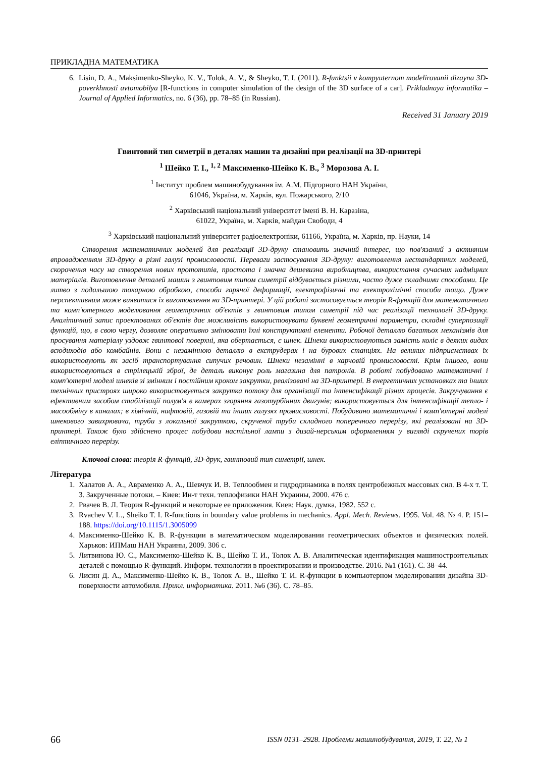ПРИКЛАДНА МАТЕМАТИКА
6. Lisin, D. A., Maksimenko-Sheyko, K. V., Tolok, A. V., & Sheyko, T. I. (2011). R-funktsii v kompyuternom modelirovanii dizayna 3D-poverkhnosti avtomobilya [R-functions in computer simulation of the design of the 3D surface of a car]. Prikladnaya informatika – Journal of Applied Informatics, no. 6 (36), pp. 78–85 (in Russian).
Received 31 January 2019
Гвинтовий тип симетрії в деталях машин та дизайні при реалізації на 3D-принтері
<sup>1</sup> Шейко Т. І., <sup>1, 2</sup> Максименко-Шейко К. В., <sup>3</sup> Морозова А. І.
<sup>1</sup> Інститут проблем машинобудування ім. А.М. Підгорного НАН України,
61046, Україна, м. Харків, вул. Пожарського, 2/10
<sup>2</sup> Харківський національний університет імені В. Н. Каразіна,
61022, Україна, м. Харків, майдан Свободи, 4
<sup>3</sup> Харківський національний університет радіоелектроніки, 61166, Україна, м. Харків, пр. Науки, 14
Створення математичних моделей для реалізації 3D-друку становить значний інтерес, що пов'язаний з активним впровадженням 3D-друку в різні галузі промисловості. Переваги застосування 3D-друку: виготовлення нестандартних моделей, скорочення часу на створення нових прототипів, простота і значна дешевизна виробництва, використання сучасних надміцних матеріалів. Виготовлення деталей машин з гвинтовим типом симетрії відбувається різними, часто дуже складними способами. Це литво з подальшою токарною обробкою, способи гарячої деформації, електрофізичні та електрохімічні способи тощо. Дуже перспективним може виявитися їх виготовлення на 3D-принтері. У цій роботі застосовується теорія R-функцій для математичного та комп'ютерного моделювання геометричних об'єктів з гвинтовим типом симетрії під час реалізації технології 3D-друку. Аналітичний запис проектованих об'єктів дає можливість використовувати буквені геометричні параметри, складні суперпозиції функцій, що, в свою чергу, дозволяє оперативно змінювати їхні конструктивні елементи. Робочої деталлю багатьох механізмів для просування матеріалу уздовж гвинтової поверхні, яка обертається, є шнек. Шнеки використовуються замість коліс в деяких видах всюдиходів або комбайнів. Вони є незамінною деталлю в екструдерах і на бурових станціях. На великих підприємствах їх використовують як засіб транспортування сипучих речовин. Шнеки незамінні в харчовій промисловості. Крім іншого, вони використовуються в стрілецькій зброї, де деталь виконує роль магазина для патронів. В роботі побудовано математичні і комп'ютерні моделі шнеків зі змінним і постійним кроком закрутки, реалізовані на 3D-принтері. В енергетичних установках та інших технічних пристроях широко використовується закрутка потоку для організації та інтенсифікації різних процесів. Закручування є ефективним засобом стабілізації полум'я в камерах згоряння газотурбінних двигунів; використовується для інтенсифікації тепло- і масообміну в каналах; в хімічній, нафтовій, газовій та інших галузях промисловості. Побудовано математичні і комп'ютерні моделі шнекового завихрювача, труби з локальної закруткою, скрученої труби складного поперечного перерізу, які реалізовані на 3D-принтері. Також було здійснено процес побудови настільної лампи з дизай-нерським оформленням у вигляді скручених торів еліптичного перерізу.
Ключові слова: теорія R-функцій, 3D-друк, гвинтовий тип симетрії, шнек.
Література
1. Халатов А. А., Авраменко А. А., Шевчук И. В. Теплообмен и гидродинамика в полях центробежных массовых сил. В 4-х т. Т. 3. Закрученные потоки. – Киев: Ин-т техн. теплофизики НАН Украины, 2000. 476 с.
2. Рвачев В. Л. Теория R-функций и некоторые ее приложения. Киев: Наук. думка, 1982. 552 с.
3. Rvachev V. L., Sheiko T. I. R-functions in boundary value problems in mechanics. Appl. Mech. Reviews. 1995. Vol. 48. № 4. P. 151–188. https://doi.org/10.1115/1.3005099
4. Максименко-Шейко К. В. R-функции в математическом моделировании геометрических объектов и физических полей. Харьков: ИПМаш НАН Украины, 2009. 306 с.
5. Литвинова Ю. С., Максименко-Шейко К. В., Шейко Т. И., Толок А. В. Аналитическая идентификация машиностроительных деталей с помощью R-функций. Информ. технологии в проектировании и производстве. 2016. №1 (161). С. 38–44.
6. Лисин Д. А., Максименко-Шейко К. В., Толок А. В., Шейко Т. И. R-функции в компьютерном моделировании дизайна 3D-поверхности автомобиля. Прикл. информатика. 2011. №6 (36). С. 78–85.
66 ISSN 0131–2928. Проблеми машинобудування, 2019, Т. 22, № 1